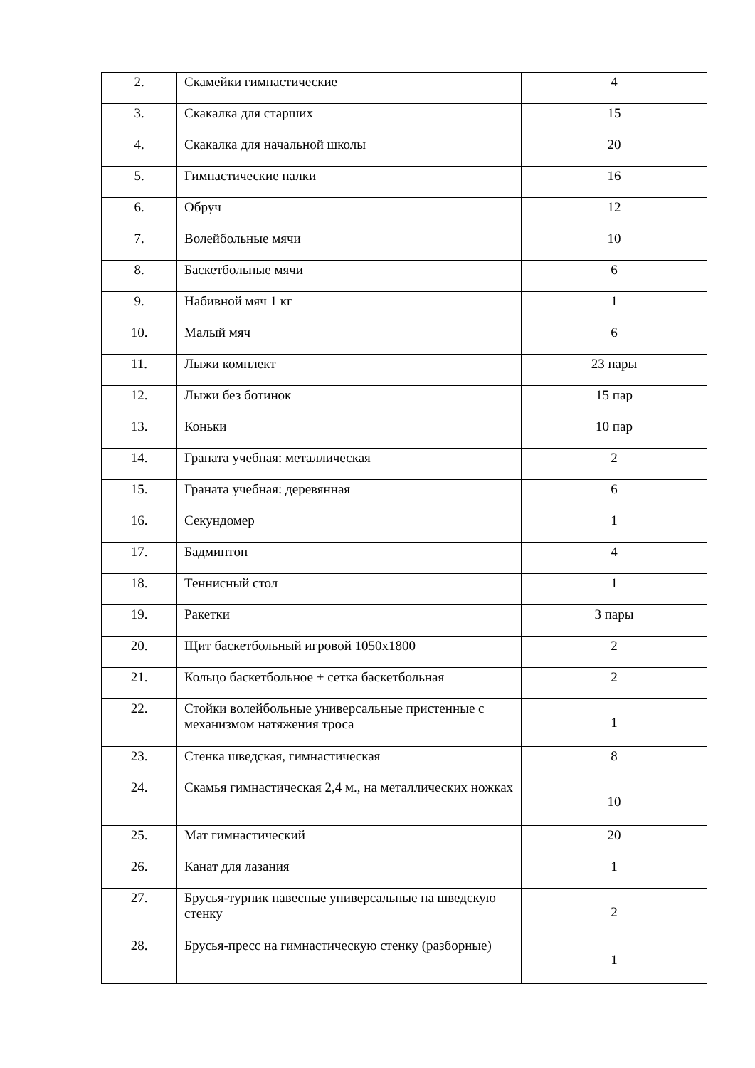| 2. | Скамейки гимнастические | 4 |
| 3. | Скакалка для старших | 15 |
| 4. | Скакалка для начальной школы | 20 |
| 5. | Гимнастические палки | 16 |
| 6. | Обруч | 12 |
| 7. | Волейбольные мячи | 10 |
| 8. | Баскетбольные мячи | 6 |
| 9. | Набивной мяч 1 кг | 1 |
| 10. | Малый мяч | 6 |
| 11. | Лыжи комплект | 23 пары |
| 12. | Лыжи без ботинок | 15 пар |
| 13. | Коньки | 10 пар |
| 14. | Граната учебная: металлическая | 2 |
| 15. | Граната учебная: деревянная | 6 |
| 16. | Секундомер | 1 |
| 17. | Бадминтон | 4 |
| 18. | Теннисный стол | 1 |
| 19. | Ракетки | 3 пары |
| 20. | Щит баскетбольный игровой 1050х1800 | 2 |
| 21. | Кольцо баскетбольное + сетка баскетбольная | 2 |
| 22. | Стойки волейбольные универсальные пристенные с механизмом натяжения троса | 1 |
| 23. | Стенка шведская, гимнастическая | 8 |
| 24. | Скамья гимнастическая 2,4 м., на металлических ножках | 10 |
| 25. | Мат гимнастический | 20 |
| 26. | Канат для лазания | 1 |
| 27. | Брусья-турник навесные универсальные на шведскую стенку | 2 |
| 28. | Брусья-пресс на гимнастическую стенку (разборные) | 1 |